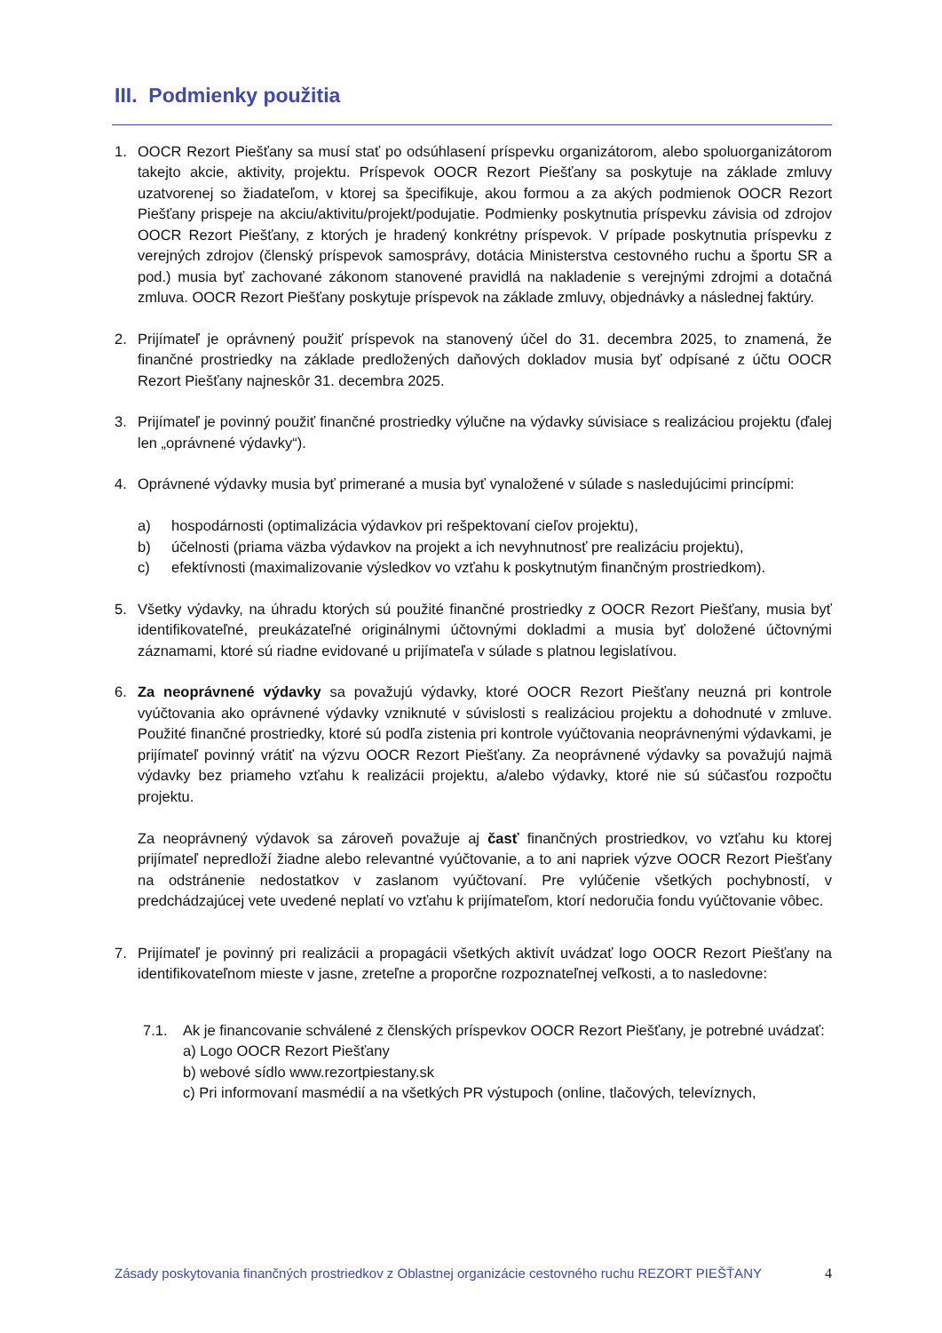III. Podmienky použitia
1. OOCR Rezort Piešťany sa musí stať po odsúhlasení príspevku organizátorom, alebo spoluorganizátorom takejto akcie, aktivity, projektu. Príspevok OOCR Rezort Piešťany sa poskytuje na základe zmluvy uzatvorenej so žiadateľom, v ktorej sa špecifikuje, akou formou a za akých podmienok OOCR Rezort Piešťany prispeje na akciu/aktivitu/projekt/podujatie. Podmienky poskytnutia príspevku závisia od zdrojov OOCR Rezort Piešťany, z ktorých je hradený konkrétny príspevok. V prípade poskytnutia príspevku z verejných zdrojov (členský príspevok samosprávy, dotácia Ministerstva cestovného ruchu a športu SR a pod.) musia byť zachované zákonom stanovené pravidlá na nakladenie s verejnými zdrojmi a dotačná zmluva. OOCR Rezort Piešťany poskytuje príspevok na základe zmluvy, objednávky a následnej faktúry.
2. Prijímateľ je oprávnený použiť príspevok na stanovený účel do 31. decembra 2025, to znamená, že finančné prostriedky na základe predložených daňových dokladov musia byť odpísané z účtu OOCR Rezort Piešťany najneskôr 31. decembra 2025.
3. Prijímateľ je povinný použiť finančné prostriedky výlučne na výdavky súvisiace s realizáciou projektu (ďalej len „oprávnené výdavky“).
4. Oprávnené výdavky musia byť primerané a musia byť vynaložené v súlade s nasledujúcimi princípmi:
a) hospodárnosti (optimalizácia výdavkov pri rešpektovaní cieľov projektu),
b) účelnosti (priama väzba výdavkov na projekt a ich nevyhnutnosť pre realizáciu projektu),
c) efektívnosti (maximalizovanie výsledkov vo vzťahu k poskytnutým finančným prostriedkom).
5. Všetky výdavky, na úhradu ktorých sú použité finančné prostriedky z OOCR Rezort Piešťany, musia byť identifikovateľné, preukázateľné originálnymi účtovnými dokladmi a musia byť doložené účtovnými záznamami, ktoré sú riadne evidované u prijímateľa v súlade s platnou legislatívou.
6. Za neoprávnené výdavky sa považujú výdavky, ktoré OOCR Rezort Piešťany neuzná pri kontrole vyúčtovania ako oprávnené výdavky vzniknuté v súvislosti s realizáciou projektu a dohodnuté v zmluve. Použité finančné prostriedky, ktoré sú podľa zistenia pri kontrole vyúčtovania neoprávnenými výdavkami, je prijímateľ povinný vrátiť na výzvu OOCR Rezort Piešťany. Za neoprávnené výdavky sa považujú najmä výdavky bez priameho vzťahu k realizácii projektu, a/alebo výdavky, ktoré nie sú súčasťou rozpočtu projektu.
Za neoprávnený výdavok sa zároveň považuje aj časť finančných prostriedkov, vo vzťahu ku ktorej prijímateľ nepredloží žiadne alebo relevantné vyúčtovanie, a to ani napriek výzve OOCR Rezort Piešťany na odstránenie nedostatkov v zaslanom vyúčtovaní. Pre vylúčenie všetkých pochybností, v predchádzajúcej vete uvedené neplatí vo vzťahu k prijímateľom, ktorí nedoručia fondu vyúčtovanie vôbec.
7. Prijímateľ je povinný pri realizácii a propagácii všetkých aktivít uvádzať logo OOCR Rezort Piešťany na identifikovateľnom mieste v jasne, zreteľne a proporčne rozpoznateľnej veľkosti, a to nasledovne:
7.1. Ak je financovanie schválené z členských príspevkov OOCR Rezort Piešťany, je potrebné uvádzať:
a) Logo OOCR Rezort Piešťany
b) webové sídlo www.rezortpiestany.sk
c) Pri informovaní masmédií a na všetkých PR výstupoch (online, tlačových, televíznych,
Zásady poskytovania finančných prostriedkov z Oblastnej organizácie cestovného ruchu REZORT PIEŠŤANY 4